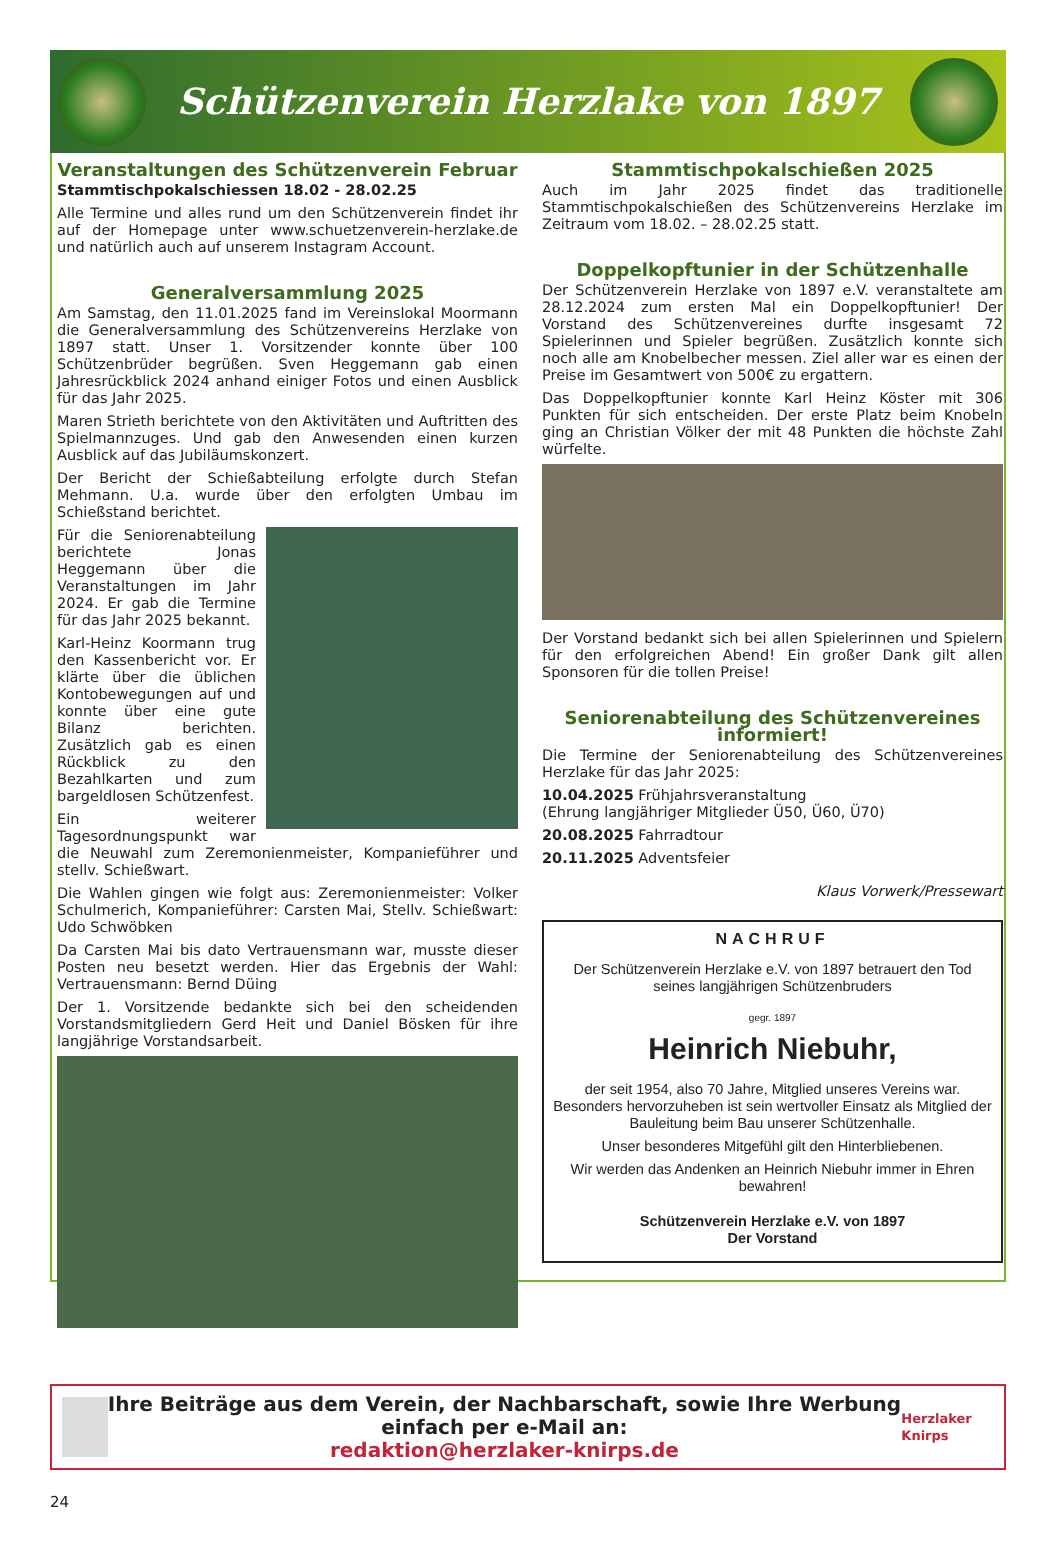Schützenverein Herzlake von 1897
Veranstaltungen des Schützenverein Februar
Stammtischpokalschiessen 18.02 - 28.02.25
Alle Termine und alles rund um den Schützenverein findet ihr auf der Homepage unter www.schuetzenverein-herzlake.de und natürlich auch auf unserem Instagram Account.
Generalversammlung 2025
Am Samstag, den 11.01.2025 fand im Vereinslokal Moormann die Generalversammlung des Schützenvereins Herzlake von 1897 statt. Unser 1. Vorsitzender konnte über 100 Schützenbrüder begrüßen. Sven Heggemann gab einen Jahresrückblick 2024 anhand einiger Fotos und einen Ausblick für das Jahr 2025.
Maren Strieth berichtete von den Aktivitäten und Auftritten des Spielmannzuges. Und gab den Anwesenden einen kurzen Ausblick auf das Jubiläumskonzert.
Der Bericht der Schießabteilung erfolgte durch Stefan Mehmann. U.a. wurde über den erfolgten Umbau im Schießstand berichtet.
Für die Seniorenabteilung berichtete Jonas Heggemann über die Veranstaltungen im Jahr 2024. Er gab die Termine für das Jahr 2025 bekannt.
Karl-Heinz Koormann trug den Kassenbericht vor. Er klärte über die üblichen Kontobewegungen auf und konnte über eine gute Bilanz berichten. Zusätzlich gab es einen Rückblick zu den Bezahlkarten und zum bargeldlosen Schützenfest.
Ein weiterer Tagesordnungspunkt war die Neuwahl zum Zeremonienmeister, Kompanieführer und stellv. Schießwart.
Die Wahlen gingen wie folgt aus: Zeremonienmeister: Volker Schulmerich, Kompanieführer: Carsten Mai, Stellv. Schießwart: Udo Schwöbken
Da Carsten Mai bis dato Vertrauensmann war, musste dieser Posten neu besetzt werden. Hier das Ergebnis der Wahl: Vertrauensmann: Bernd Düing
Der 1. Vorsitzende bedankte sich bei den scheidenden Vorstandsmitgliedern Gerd Heit und Daniel Bösken für ihre langjährige Vorstandsarbeit.
Stammtischpokalschießen 2025
Auch im Jahr 2025 findet das traditionelle Stammtischpokalschießen des Schützenvereins Herzlake im Zeitraum vom 18.02. – 28.02.25 statt.
Doppelkopftunier in der Schützenhalle
Der Schützenverein Herzlake von 1897 e.V. veranstaltete am 28.12.2024 zum ersten Mal ein Doppelkopftunier! Der Vorstand des Schützenvereines durfte insgesamt 72 Spielerinnen und Spieler begrüßen. Zusätzlich konnte sich noch alle am Knobelbecher messen. Ziel aller war es einen der Preise im Gesamtwert von 500€ zu ergattern.
Das Doppelkopftunier konnte Karl Heinz Köster mit 306 Punkten für sich entscheiden. Der erste Platz beim Knobeln ging an Christian Völker der mit 48 Punkten die höchste Zahl würfelte.
Der Vorstand bedankt sich bei allen Spielerinnen und Spielern für den erfolgreichen Abend! Ein großer Dank gilt allen Sponsoren für die tollen Preise!
Seniorenabteilung des Schützenvereines informiert!
Die Termine der Seniorenabteilung des Schützenvereines Herzlake für das Jahr 2025:
10.04.2025 Frühjahrsveranstaltung
(Ehrung langjähriger Mitglieder Ü50, Ü60, Ü70)
20.08.2025 Fahrradtour
20.11.2025 Adventsfeier
Klaus Vorwerk/Pressewart
NACHRUF
Der Schützenverein Herzlake e.V. von 1897 betrauert den Tod seines langjährigen Schützenbruders
gegr. 1897
Heinrich Niebuhr,
der seit 1954, also 70 Jahre, Mitglied unseres Vereins war. Besonders hervorzuheben ist sein wertvoller Einsatz als Mitglied der Bauleitung beim Bau unserer Schützenhalle.
Unser besonderes Mitgefühl gilt den Hinterbliebenen.
Wir werden das Andenken an Heinrich Niebuhr immer in Ehren bewahren!
Schützenverein Herzlake e.V. von 1897
Der Vorstand
Ihre Beiträge aus dem Verein, der Nachbarschaft, sowie Ihre Werbung einfach per e-Mail an:
redaktion@herzlaker-knirps.de
Herzlaker Knirps
24